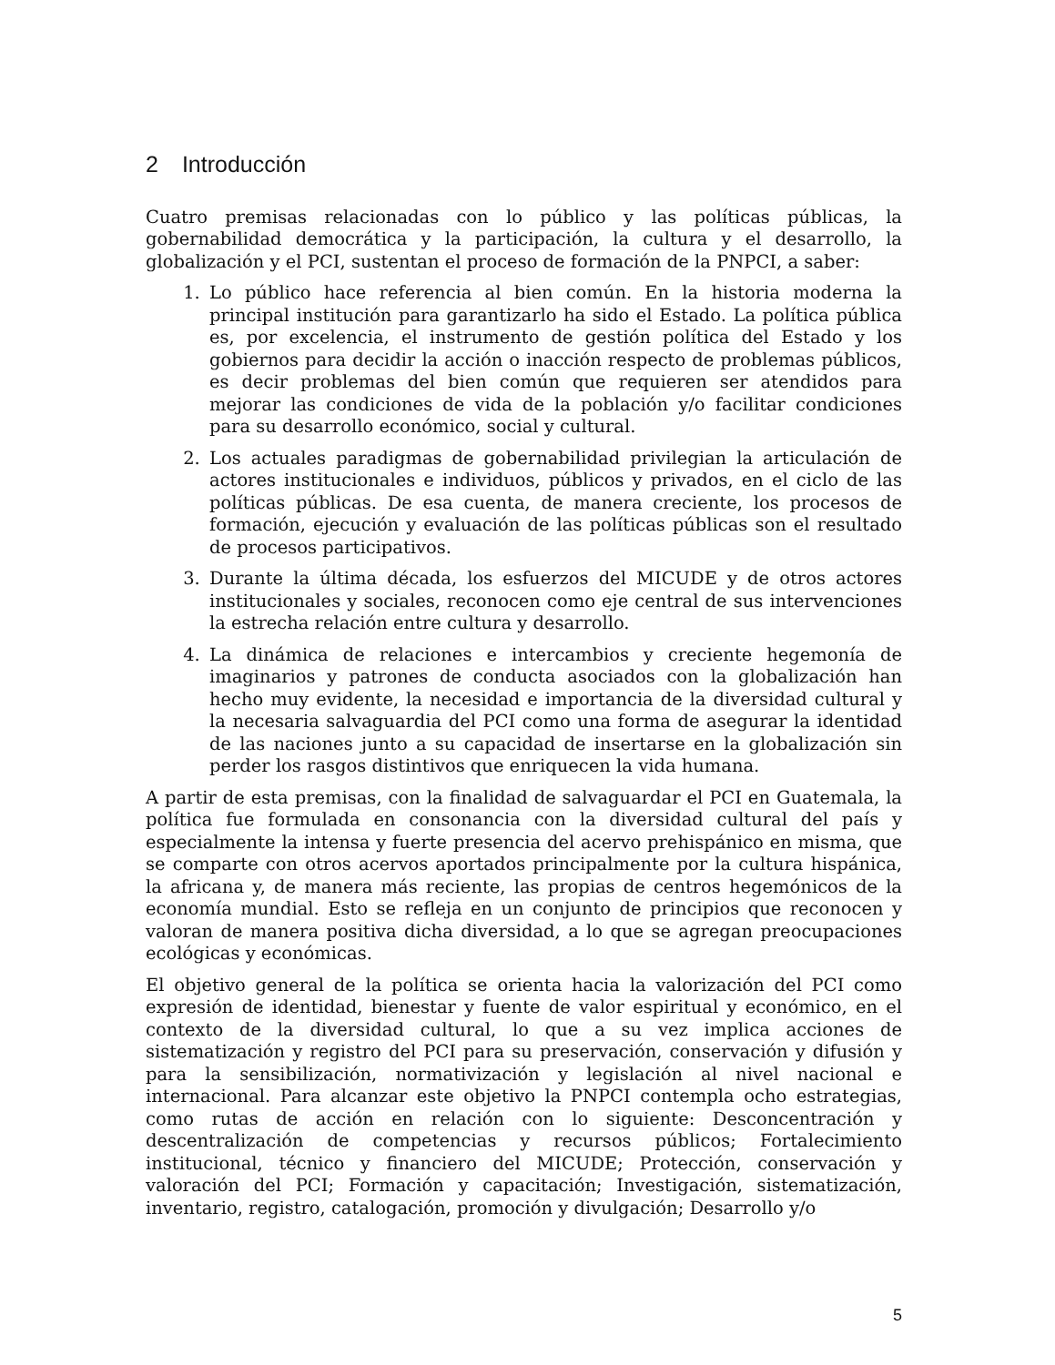2 Introducción
Cuatro premisas relacionadas con lo público y las políticas públicas, la gobernabilidad democrática y la participación, la cultura y el desarrollo, la globalización y el PCI, sustentan el proceso de formación de la PNPCI, a saber:
1. Lo público hace referencia al bien común. En la historia moderna la principal institución para garantizarlo ha sido el Estado. La política pública es, por excelencia, el instrumento de gestión política del Estado y los gobiernos para decidir la acción o inacción respecto de problemas públicos, es decir problemas del bien común que requieren ser atendidos para mejorar las condiciones de vida de la población y/o facilitar condiciones para su desarrollo económico, social y cultural.
2. Los actuales paradigmas de gobernabilidad privilegian la articulación de actores institucionales e individuos, públicos y privados, en el ciclo de las políticas públicas. De esa cuenta, de manera creciente, los procesos de formación, ejecución y evaluación de las políticas públicas son el resultado de procesos participativos.
3. Durante la última década, los esfuerzos del MICUDE y de otros actores institucionales y sociales, reconocen como eje central de sus intervenciones la estrecha relación entre cultura y desarrollo.
4. La dinámica de relaciones e intercambios y creciente hegemonía de imaginarios y patrones de conducta asociados con la globalización han hecho muy evidente, la necesidad e importancia de la diversidad cultural y la necesaria salvaguardia del PCI como una forma de asegurar la identidad de las naciones junto a su capacidad de insertarse en la globalización sin perder los rasgos distintivos que enriquecen la vida humana.
A partir de esta premisas, con la finalidad de salvaguardar el PCI en Guatemala, la política fue formulada en consonancia con la diversidad cultural del país y especialmente la intensa y fuerte presencia del acervo prehispánico en misma, que se comparte con otros acervos aportados principalmente por la cultura hispánica, la africana y, de manera más reciente, las propias de centros hegemónicos de la economía mundial. Esto se refleja en un conjunto de principios que reconocen y valoran de manera positiva dicha diversidad, a lo que se agregan preocupaciones ecológicas y económicas.
El objetivo general de la política se orienta hacia la valorización del PCI como expresión de identidad, bienestar y fuente de valor espiritual y económico, en el contexto de la diversidad cultural, lo que a su vez implica acciones de sistematización y registro del PCI para su preservación, conservación y difusión y para la sensibilización, normativización y legislación al nivel nacional e internacional. Para alcanzar este objetivo la PNPCI contempla ocho estrategias, como rutas de acción en relación con lo siguiente: Desconcentración y descentralización de competencias y recursos públicos; Fortalecimiento institucional, técnico y financiero del MICUDE; Protección, conservación y valoración del PCI; Formación y capacitación; Investigación, sistematización, inventario, registro, catalogación, promoción y divulgación; Desarrollo y/o
5